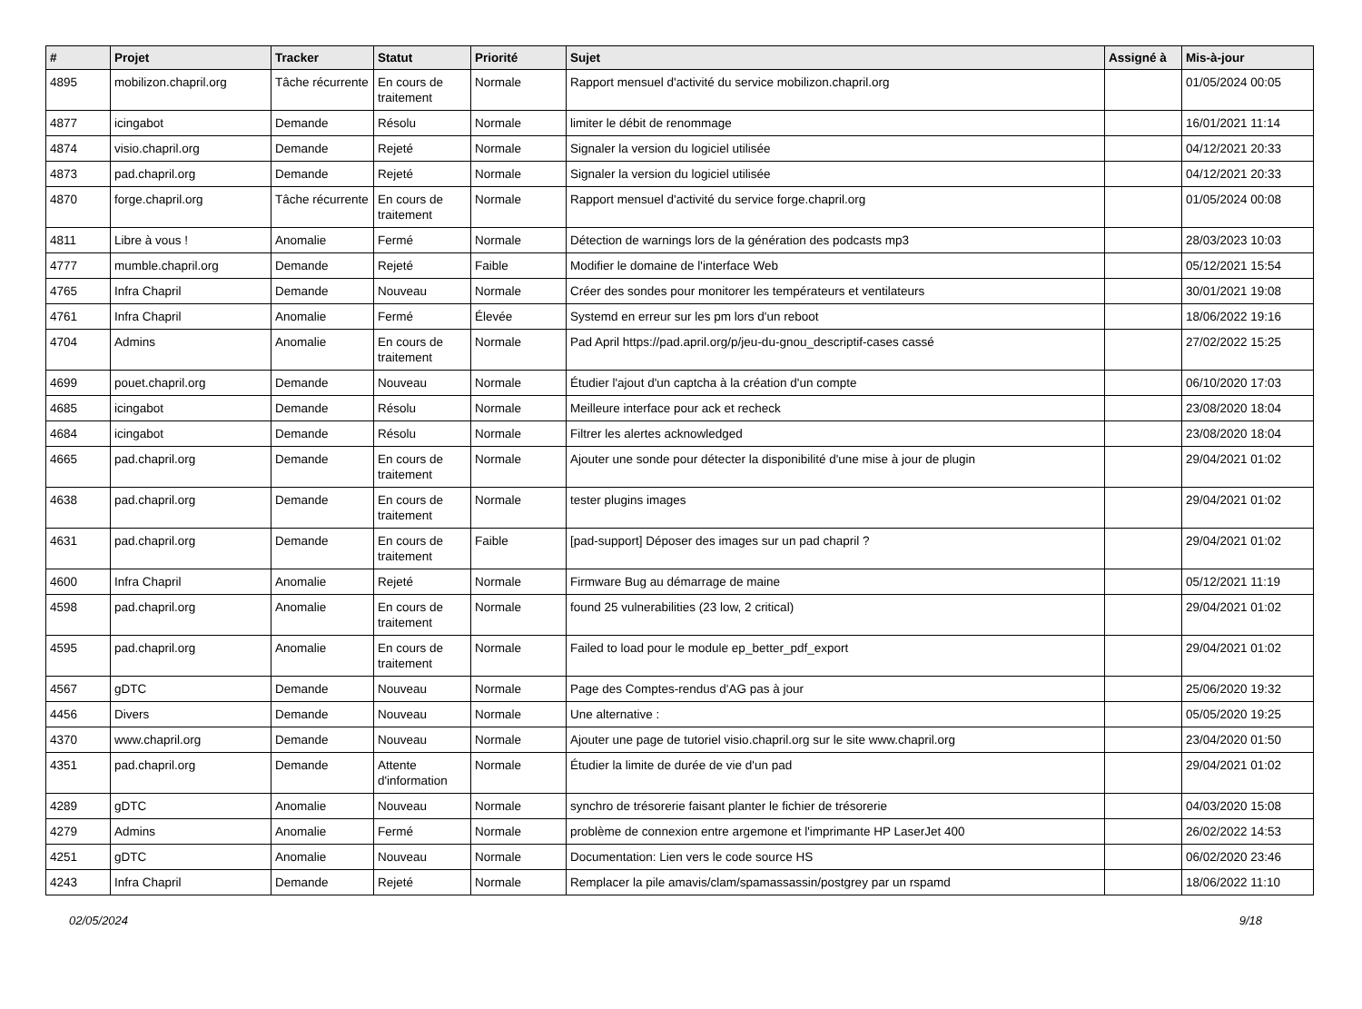| # | Projet | Tracker | Statut | Priorité | Sujet | Assigné à | Mis-à-jour |
| --- | --- | --- | --- | --- | --- | --- | --- |
| 4895 | mobilizon.chapril.org | Tâche récurrente | En cours de traitement | Normale | Rapport mensuel d'activité du service mobilizon.chapril.org | | 01/05/2024 00:05 |
| 4877 | icingabot | Demande | Résolu | Normale | limiter le débit de renommage | | 16/01/2021 11:14 |
| 4874 | visio.chapril.org | Demande | Rejeté | Normale | Signaler la version du logiciel utilisée | | 04/12/2021 20:33 |
| 4873 | pad.chapril.org | Demande | Rejeté | Normale | Signaler la version du logiciel utilisée | | 04/12/2021 20:33 |
| 4870 | forge.chapril.org | Tâche récurrente | En cours de traitement | Normale | Rapport mensuel d'activité du service forge.chapril.org | | 01/05/2024 00:08 |
| 4811 | Libre à vous ! | Anomalie | Fermé | Normale | Détection de warnings lors de la génération des podcasts mp3 | | 28/03/2023 10:03 |
| 4777 | mumble.chapril.org | Demande | Rejeté | Faible | Modifier le domaine de l'interface Web | | 05/12/2021 15:54 |
| 4765 | Infra Chapril | Demande | Nouveau | Normale | Créer des sondes pour monitorer les températeurs et ventilateurs | | 30/01/2021 19:08 |
| 4761 | Infra Chapril | Anomalie | Fermé | Élevée | Systemd en erreur sur les pm lors d'un reboot | | 18/06/2022 19:16 |
| 4704 | Admins | Anomalie | En cours de traitement | Normale | Pad April https://pad.april.org/p/jeu-du-gnou_descriptif-cases cassé | | 27/02/2022 15:25 |
| 4699 | pouet.chapril.org | Demande | Nouveau | Normale | Étudier l'ajout d'un captcha à la création d'un compte | | 06/10/2020 17:03 |
| 4685 | icingabot | Demande | Résolu | Normale | Meilleure interface pour ack et recheck | | 23/08/2020 18:04 |
| 4684 | icingabot | Demande | Résolu | Normale | Filtrer les alertes acknowledged | | 23/08/2020 18:04 |
| 4665 | pad.chapril.org | Demande | En cours de traitement | Normale | Ajouter une sonde pour détecter la disponibilité d'une mise à jour de plugin | | 29/04/2021 01:02 |
| 4638 | pad.chapril.org | Demande | En cours de traitement | Normale | tester plugins images | | 29/04/2021 01:02 |
| 4631 | pad.chapril.org | Demande | En cours de traitement | Faible | [pad-support] Déposer des images sur un pad chapril ? | | 29/04/2021 01:02 |
| 4600 | Infra Chapril | Anomalie | Rejeté | Normale | Firmware Bug au démarrage de maine | | 05/12/2021 11:19 |
| 4598 | pad.chapril.org | Anomalie | En cours de traitement | Normale | found 25 vulnerabilities (23 low, 2 critical) | | 29/04/2021 01:02 |
| 4595 | pad.chapril.org | Anomalie | En cours de traitement | Normale | Failed to load pour le module ep_better_pdf_export | | 29/04/2021 01:02 |
| 4567 | gDTC | Demande | Nouveau | Normale | Page des Comptes-rendus d'AG pas à jour | | 25/06/2020 19:32 |
| 4456 | Divers | Demande | Nouveau | Normale | Une alternative : | | 05/05/2020 19:25 |
| 4370 | www.chapril.org | Demande | Nouveau | Normale | Ajouter une page de tutoriel visio.chapril.org sur le site www.chapril.org | | 23/04/2020 01:50 |
| 4351 | pad.chapril.org | Demande | Attente d'information | Normale | Étudier la limite de durée de vie d'un pad | | 29/04/2021 01:02 |
| 4289 | gDTC | Anomalie | Nouveau | Normale | synchro de trésorerie faisant planter le fichier de trésorerie | | 04/03/2020 15:08 |
| 4279 | Admins | Anomalie | Fermé | Normale | problème de connexion entre argemone et l'imprimante HP LaserJet 400 | | 26/02/2022 14:53 |
| 4251 | gDTC | Anomalie | Nouveau | Normale | Documentation: Lien vers le code source HS | | 06/02/2020 23:46 |
| 4243 | Infra Chapril | Demande | Rejeté | Normale | Remplacer la pile amavis/clam/spamassassin/postgrey par un rspamd | | 18/06/2022 11:10 |
02/05/2024 9/18